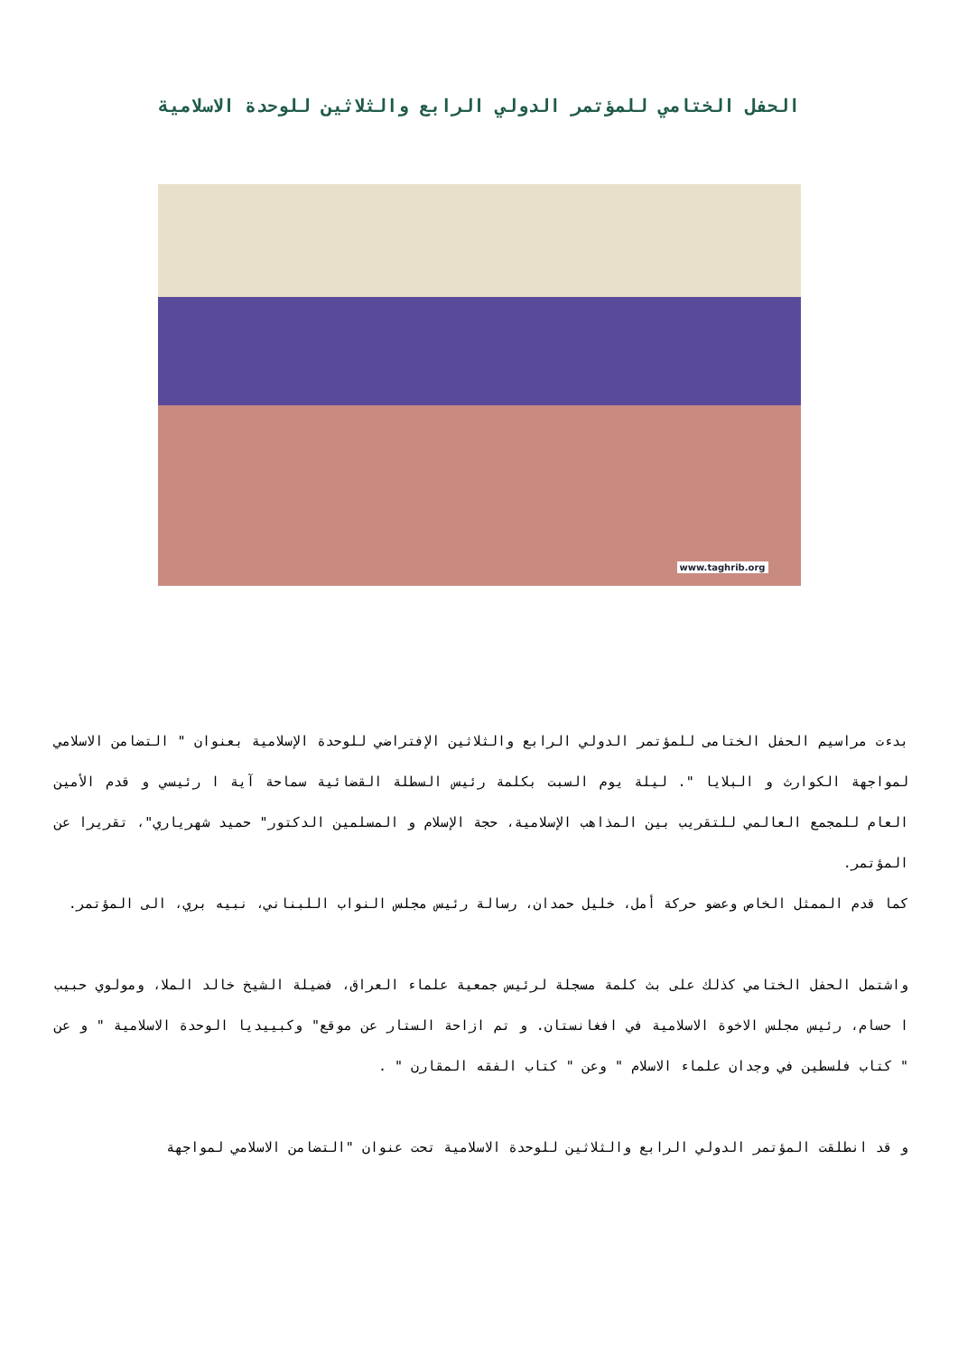الحفل الختامي للمؤتمر الدولي الرابع والثلاثين للوحدة الاسلامية
www.taghrib.org
بدءت مراسيم الحفل الختامى للمؤتمر الدولي الرابع والثلاثين الإفتراضي للوحدة الإسلامية بعنوان " التضامن الاسلامي لمواجهة الكوارث و البلايا ". ليلة يوم السبت بكلمة رئيس السطلة القضائية سماحة آية ا رئيسي و قدم الأمين العام للمجمع العالمي للتقريب بين المذاهب الإسلامية، حجة الإسلام و المسلمين الدكتور" حميد شهرياري"، تقريرا عن المؤتمر.
كما قدم الممثل الخاص وعضو حركة أمل، خليل حمدان، رسالة رئيس مجلس النواب اللبناني، نبيه بري، الى المؤتمر.
واشتمل الحفل الختامي كذلك على بث كلمة مسجلة لرئيس جمعية علماء العراق، فضيلة الشيخ خالد الملا، ومولوي حبيب ا حسام، رئيس مجلس الاخوة الاسلامية في افغانستان. و تم ازاحة الستار عن موقع" وكبييديا الوحدة الاسلامية " و عن " كتاب فلسطين في وجدان علماء الاسلام " وعن " كتاب الفقه المقارن " .
و قد انطلقت المؤتمر الدولي الرابع والثلاثين للوحدة الاسلامية تحت عنوان "التضامن الاسلامي لمواجهة